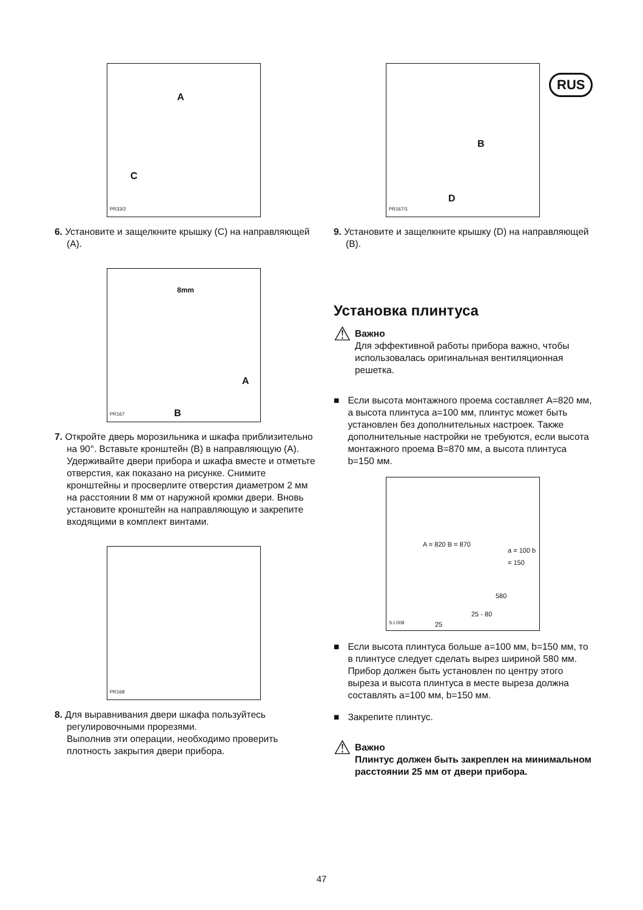A
C
PR33/2
6. Установите и защелкните крышку (C) на направляющей (A).
8mm
A
B PR167
7. Откройте дверь морозильника и шкафа приблизительно на 90°. Вставьте кронштейн (B) в направляющую (A). Удерживайте двери прибора и шкафа вместе и отметьте отверстия, как показано на рисунке. Снимите кронштейны и просверлите отверстия диаметром 2 мм на расстоянии 8 мм от наружной кромки двери. Вновь установите кронштейн на направляющую и закрепите входящими в комплект винтами.
PR168
8. Для выравнивания двери шкафа пользуйтесь регулировочными прорезями.
Выполнив эти операции, необходимо проверить плотность закрытия двери прибора.
B
D
PR167/1
9. Установите и защелкните крышку (D) на направляющей (B).
Установка плинтуса
⚠
Важно
Для эффективной работы прибора важно, чтобы использовалась оригинальная вентиляционная решетка.
■ Если высота монтажного проема составляет A=820 мм, а высота плинтуса a=100 мм, плинтус может быть установлен без дополнительных настроек. Также дополнительные настройки не требуются, если высота монтажного проема B=870 мм, a высота плинтуса b=150 мм.
A = 820 B = 870
a = 100 b = 150
580
25 - 80
25
S.I.008
■ Если высота плинтуса больше a=100 мм, b=150 мм, то в плинтусе следует сделать вырез шириной 580 мм. Прибор должен быть установлен по центру этого выреза и высота плинтуса в месте выреза должна составлять a=100 мм, b=150 мм.
■ Закрепите плинтус.
⚠
Важно
Плинтус должен быть закреплен на минимальном расстоянии 25 мм от двери прибора.
RUS
47